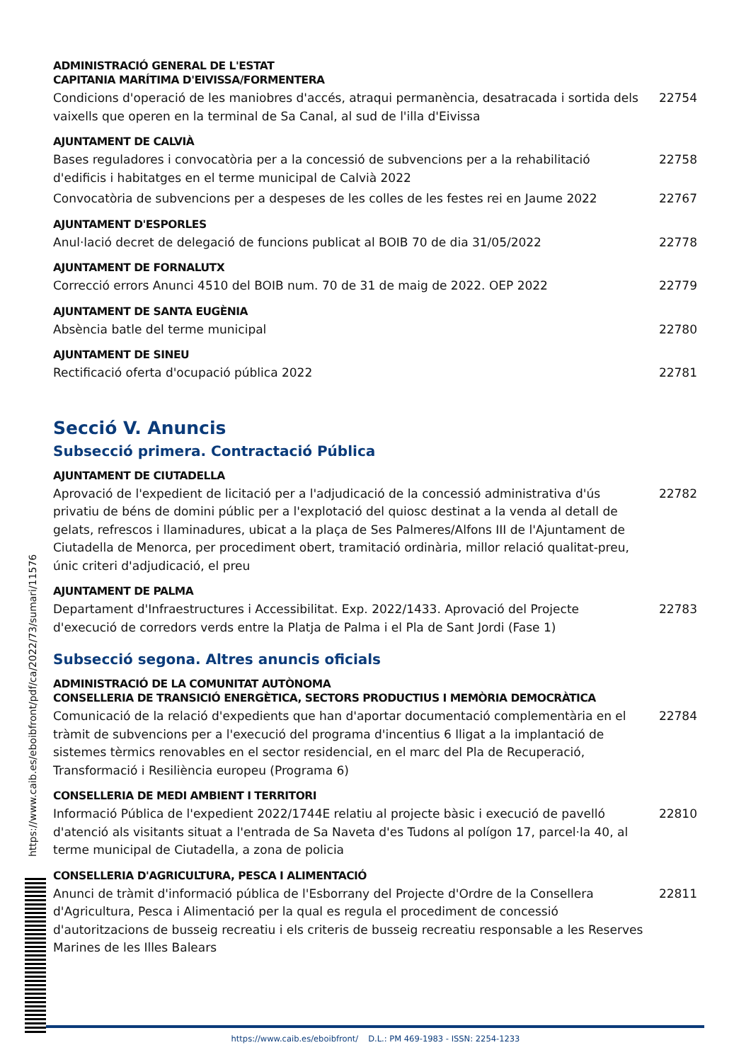ADMINISTRACIÓ GENERAL DE L'ESTAT
CAPITANIA MARÍTIMA D'EIVISSA/FORMENTERA
Condicions d'operació de les maniobres d'accés, atraqui permanència, desatracada i sortida dels vaixells que operen en la terminal de Sa Canal, al sud de l'illa d'Eivissa
22754
AJUNTAMENT DE CALVIÀ
Bases reguladores i convocatòria per a la concessió de subvencions per a la rehabilitació d'edificis i habitatges en el terme municipal de Calvià 2022
22758
Convocatòria de subvencions per a despeses de les colles de les festes rei en Jaume 2022
22767
AJUNTAMENT D'ESPORLES
Anul·lació decret de delegació de funcions publicat al BOIB 70 de dia 31/05/2022
22778
AJUNTAMENT DE FORNALUTX
Correcció errors Anunci 4510 del BOIB num. 70 de 31 de maig de 2022. OEP 2022
22779
AJUNTAMENT DE SANTA EUGÈNIA
Absència batle del terme municipal
22780
AJUNTAMENT DE SINEU
Rectificació oferta d'ocupació pública 2022
22781
Secció V. Anuncis
Subsecció primera. Contractació Pública
AJUNTAMENT DE CIUTADELLA
Aprovació de l'expedient de licitació per a l'adjudicació de la concessió administrativa d'ús privatiu de béns de domini públic per a l'explotació del quiosc destinat a la venda al detall de gelats, refrescos i llaminadures, ubicat a la plaça de Ses Palmeres/Alfons III de l'Ajuntament de Ciutadella de Menorca, per procediment obert, tramitació ordinària, millor relació qualitat-preu, únic criteri d'adjudicació, el preu
22782
AJUNTAMENT DE PALMA
Departament d'Infraestructures i Accessibilitat. Exp. 2022/1433. Aprovació del Projecte d'execució de corredors verds entre la Platja de Palma i el Pla de Sant Jordi (Fase 1)
22783
Subsecció segona. Altres anuncis oficials
ADMINISTRACIÓ DE LA COMUNITAT AUTÒNOMA
CONSELLERIA DE TRANSICIÓ ENERGÈTICA, SECTORS PRODUCTIUS I MEMÒRIA DEMOCRÀTICA
Comunicació de la relació d'expedients que han d'aportar documentació complementària en el tràmit de subvencions per a l'execució del programa d'incentius 6 lligat a la implantació de sistemes tèrmics renovables en el sector residencial, en el marc del Pla de Recuperació, Transformació i Resiliència europeu (Programa 6)
22784
CONSELLERIA DE MEDI AMBIENT I TERRITORI
Informació Pública de l'expedient 2022/1744E relatiu al projecte bàsic i execució de pavelló d'atenció als visitants situat a l'entrada de Sa Naveta d'es Tudons al polígon 17, parcel·la 40, al terme municipal de Ciutadella, a zona de policia
22810
CONSELLERIA D'AGRICULTURA, PESCA I ALIMENTACIÓ
Anunci de tràmit d'informació pública de l'Esborrany del Projecte d'Ordre de la Consellera d'Agricultura, Pesca i Alimentació per la qual es regula el procediment de concessió d'autoritzacions de busseig recreatiu i els criteris de busseig recreatiu responsable a les Reserves Marines de les Illes Balears
22811
https://www.caib.es/eboibfront/pdf/ca/2022/73/sumari/11576
https://www.caib.es/eboibfront/ D.L.: PM 469-1983 - ISSN: 2254-1233